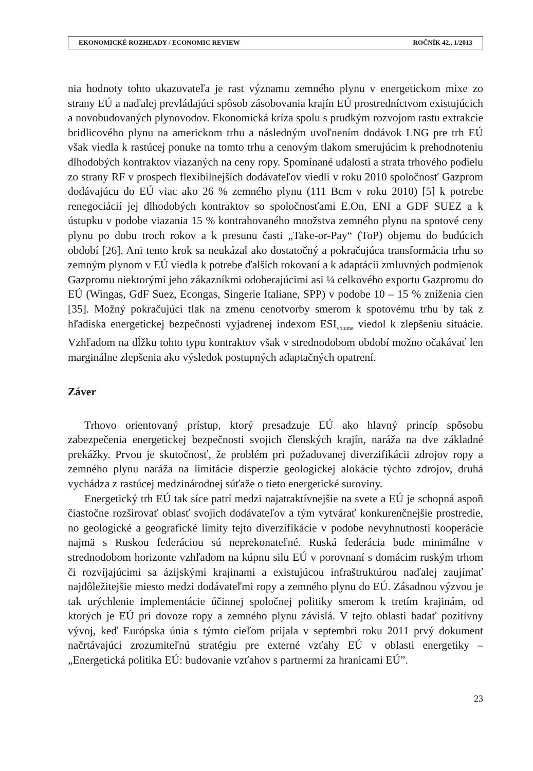EKONOMICKÉ ROZHĽADY / ECONOMIC REVIEW ROČNÍK 42., 1/2013
nia hodnoty tohto ukazovateľa je rast významu zemného plynu v energetickom mixe zo strany EÚ a naďalej prevládajúci spôsob zásobovania krajín EÚ prostredníctvom existujúcich a novobudovaných plynovodov. Ekonomická kríza spolu s prudkým rozvojom rastu extrakcie bridlicového plynu na americkom trhu a následným uvoľnením dodávok LNG pre trh EÚ však viedla k rastúcej ponuke na tomto trhu a cenovým tlakom smerujúcim k prehodnoteniu dlhodobých kontraktov viazaných na ceny ropy. Spomínané udalosti a strata trhového podielu zo strany RF v prospech flexibilnejších dodávateľov viedli v roku 2010 spoločnosť Gazprom dodávajúcu do EÚ viac ako 26 % zemného plynu (111 Bcm v roku 2010) [5] k potrebe renegociácií jej dlhodobých kontraktov so spoločnosťami E.On, ENI a GDF SUEZ a k ústupku v podobe viazania 15 % kontrahovaného množstva zemného plynu na spotové ceny plynu po dobu troch rokov a k presunu časti „Take-or-Pay“ (ToP) objemu do budúcich období [26]. Ani tento krok sa neukázal ako dostatočný a pokračujúca transformácia trhu so zemným plynom v EÚ viedla k potrebe ďalších rokovaní a k adaptácii zmluvných podmienok Gazpromu niektorými jeho zákazníkmi odoberajúcimi asi ¼ celkového exportu Gazpromu do EÚ (Wingas, GdF Suez, Econgas, Singerie Italiane, SPP) v podobe 10 – 15 % zníženia cien [35]. Možný pokračujúci tlak na zmenu cenotvorby smerom k spotovému trhu by tak z hľadiska energetickej bezpečnosti vyjadrenej indexom ESI<sub>volume</sub> viedol k zlepšeniu situácie. Vzhľadom na dĺžku tohto typu kontraktov však v strednodobom období možno očakávať len marginálne zlepšenia ako výsledok postupných adaptačných opatrení.
Záver
Trhovo orientovaný prístup, ktorý presadzuje EÚ ako hlavný princíp spôsobu zabezpečenia energetickej bezpečnosti svojich členských krajín, naráža na dve základné prekážky. Prvou je skutočnosť, že problém pri požadovanej diverzifikácii zdrojov ropy a zemného plynu naráža na limitácie disperzie geologickej alokácie týchto zdrojov, druhá vychádza z rastúcej medzinárodnej súťaže o tieto energetické suroviny.
Energetický trh EÚ tak síce patrí medzi najatraktívnejšie na svete a EÚ je schopná aspoň čiastočne rozširovať oblasť svojich dodávateľov a tým vytvárať konkurenčnejšie prostredie, no geologické a geografické limity tejto diverzifikácie v podobe nevyhnutnosti kooperácie najmä s Ruskou federáciou sú neprekonateľné. Ruská federácia bude minimálne v strednodobom horizonte vzhľadom na kúpnu silu EÚ v porovnaní s domácim ruským trhom či rozvíjajúcimi sa ázijskými krajinami a existujúcou infraštruktúrou naďalej zaujímať najdôležitejšie miesto medzi dodávateľmi ropy a zemného plynu do EÚ. Zásadnou výzvou je tak urýchlenie implementácie účinnej spoločnej politiky smerom k tretím krajinám, od ktorých je EÚ pri dovoze ropy a zemného plynu závislá. V tejto oblasti badať pozitívny vývoj, keď Európska únia s týmto cieľom prijala v septembri roku 2011 prvý dokument načrtávajúci zrozumiteľnú stratégiu pre externé vzťahy EÚ v oblasti energetiky – „Energetická politika EÚ: budovanie vzťahov s partnermi za hranicami EÚ”.
23